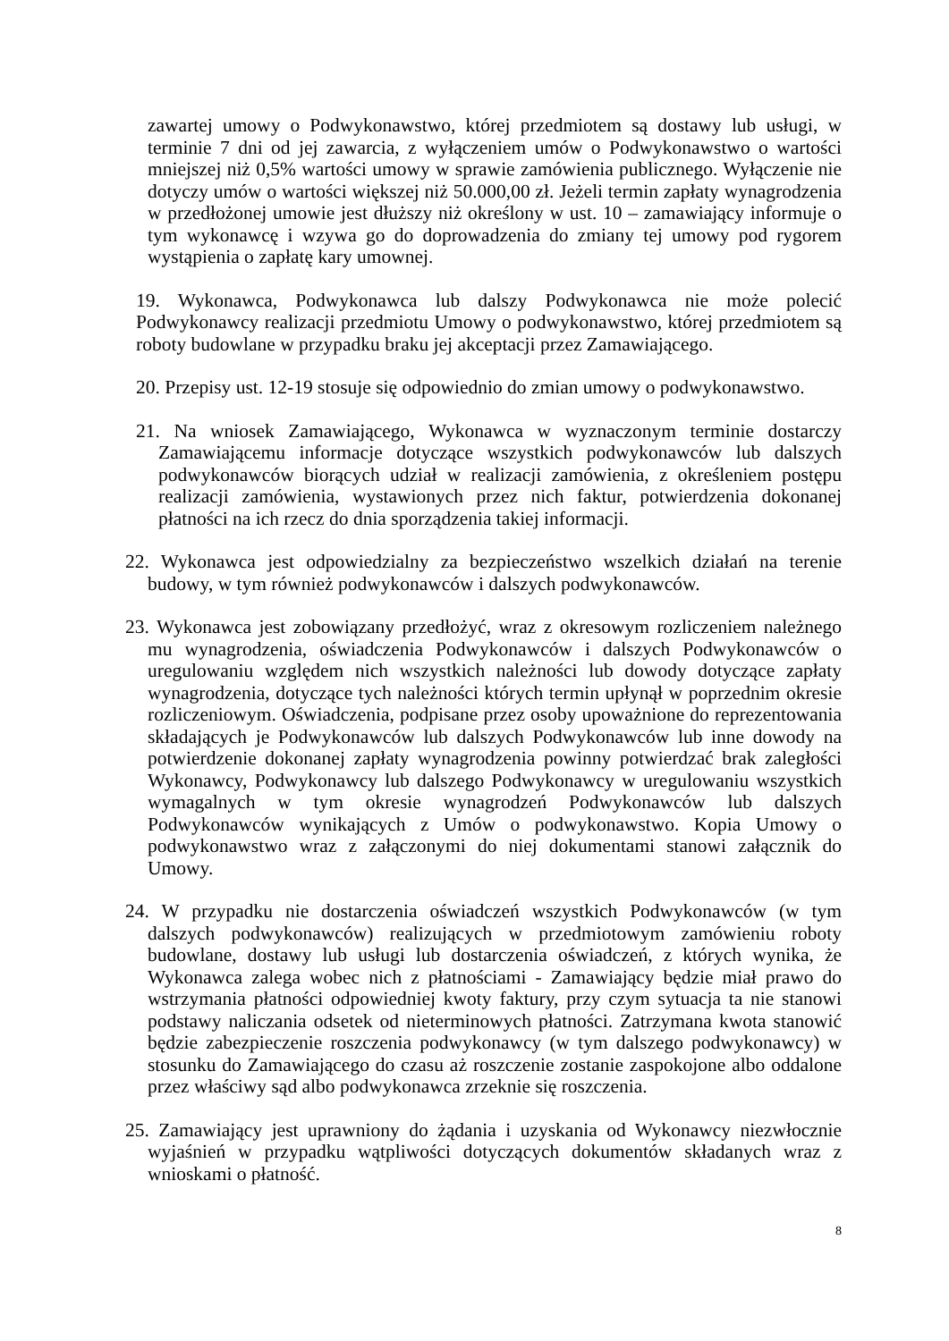zawartej umowy o Podwykonawstwo, której przedmiotem są dostawy lub usługi, w terminie 7 dni od jej zawarcia, z wyłączeniem umów o Podwykonawstwo o wartości mniejszej niż 0,5% wartości umowy w sprawie zamówienia publicznego. Wyłączenie nie dotyczy umów o wartości większej niż 50.000,00 zł. Jeżeli termin zapłaty wynagrodzenia w przedłożonej umowie jest dłuższy niż określony w ust. 10 – zamawiający informuje o tym wykonawcę i wzywa go do doprowadzenia do zmiany tej umowy pod rygorem wystąpienia o zapłatę kary umownej.
19. Wykonawca, Podwykonawca lub dalszy Podwykonawca nie może polecić Podwykonawcy realizacji przedmiotu Umowy o podwykonawstwo, której przedmiotem są roboty budowlane w przypadku braku jej akceptacji przez Zamawiającego.
20. Przepisy ust. 12-19 stosuje się odpowiednio do zmian umowy o podwykonawstwo.
21. Na wniosek Zamawiającego, Wykonawca w wyznaczonym terminie dostarczy Zamawiającemu informacje dotyczące wszystkich podwykonawców lub dalszych podwykonawców biorących udział w realizacji zamówienia, z określeniem postępu realizacji zamówienia, wystawionych przez nich faktur, potwierdzenia dokonanej płatności na ich rzecz do dnia sporządzenia takiej informacji.
22. Wykonawca jest odpowiedzialny za bezpieczeństwo wszelkich działań na terenie budowy, w tym również podwykonawców i dalszych podwykonawców.
23. Wykonawca jest zobowiązany przedłożyć, wraz z okresowym rozliczeniem należnego mu wynagrodzenia, oświadczenia Podwykonawców i dalszych Podwykonawców o uregulowaniu względem nich wszystkich należności lub dowody dotyczące zapłaty wynagrodzenia, dotyczące tych należności których termin upłynął w poprzednim okresie rozliczeniowym. Oświadczenia, podpisane przez osoby upoważnione do reprezentowania składających je Podwykonawców lub dalszych Podwykonawców lub inne dowody na potwierdzenie dokonanej zapłaty wynagrodzenia powinny potwierdzać brak zaległości Wykonawcy, Podwykonawcy lub dalszego Podwykonawcy w uregulowaniu wszystkich wymagalnych w tym okresie wynagrodzeń Podwykonawców lub dalszych Podwykonawców wynikających z Umów o podwykonawstwo. Kopia Umowy o podwykonawstwo wraz z załączonymi do niej dokumentami stanowi załącznik do Umowy.
24. W przypadku nie dostarczenia oświadczeń wszystkich Podwykonawców (w tym dalszych podwykonawców) realizujących w przedmiotowym zamówieniu roboty budowlane, dostawy lub usługi lub dostarczenia oświadczeń, z których wynika, że Wykonawca zalega wobec nich z płatnościami - Zamawiający będzie miał prawo do wstrzymania płatności odpowiedniej kwoty faktury, przy czym sytuacja ta nie stanowi podstawy naliczania odsetek od nieterminowych płatności. Zatrzymana kwota stanowić będzie zabezpieczenie roszczenia podwykonawcy (w tym dalszego podwykonawcy) w stosunku do Zamawiającego do czasu aż roszczenie zostanie zaspokojone albo oddalone przez właściwy sąd albo podwykonawca zrzeknie się roszczenia.
25. Zamawiający jest uprawniony do żądania i uzyskania od Wykonawcy niezwłocznie wyjaśnień w przypadku wątpliwości dotyczących dokumentów składanych wraz z wnioskami o płatność.
8